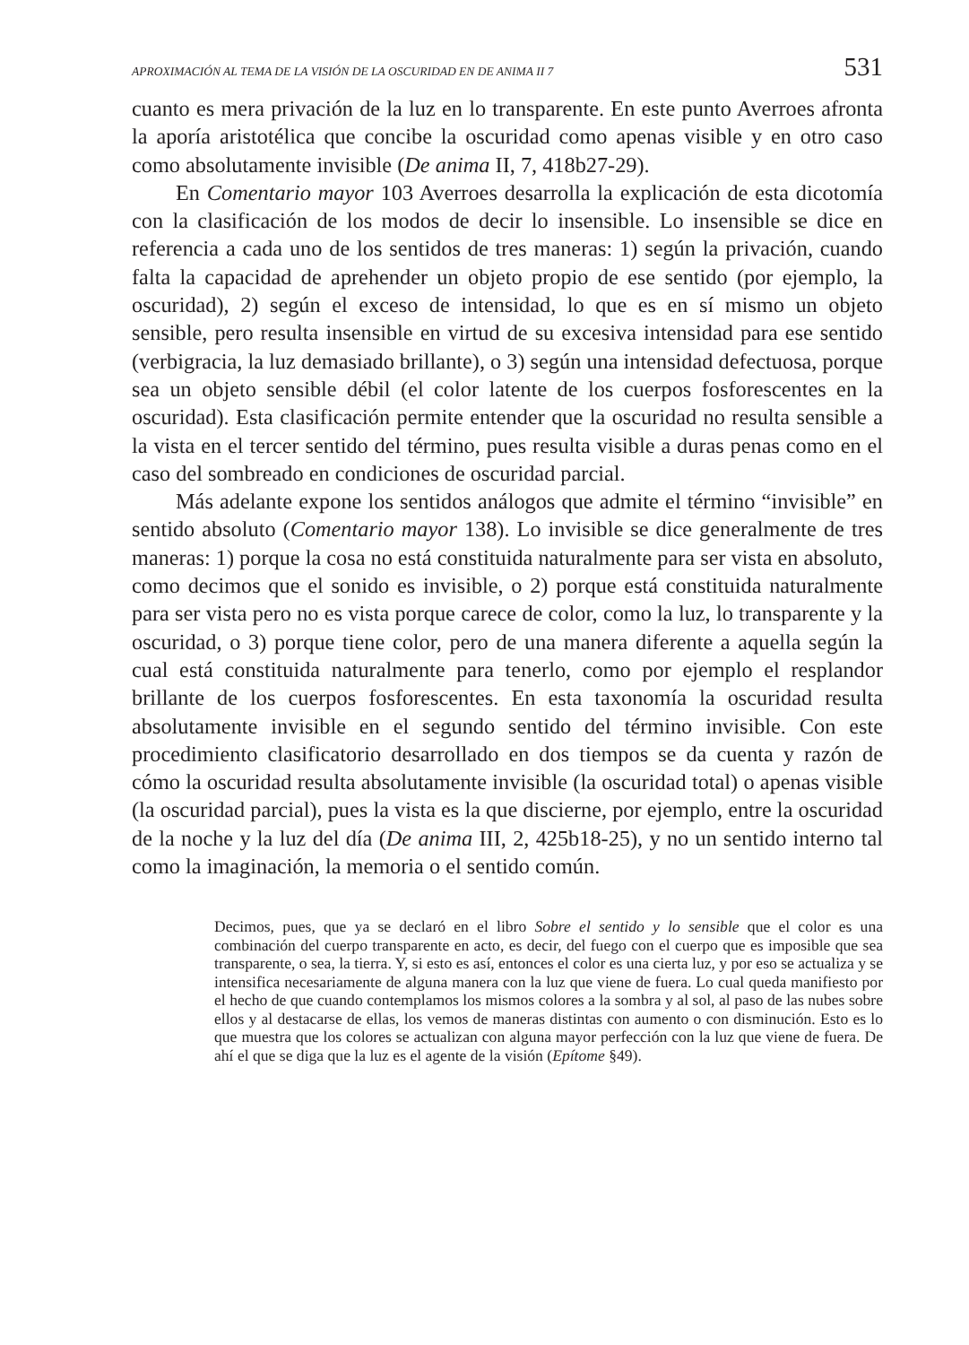APROXIMACIÓN AL TEMA DE LA VISIÓN DE LA OSCURIDAD EN DE ANIMA II 7 531
cuanto es mera privación de la luz en lo transparente. En este punto Averroes afronta la aporía aristotélica que concibe la oscuridad como apenas visible y en otro caso como absolutamente invisible (De anima II, 7, 418b27-29).
En Comentario mayor 103 Averroes desarrolla la explicación de esta dicotomía con la clasificación de los modos de decir lo insensible. Lo insensible se dice en referencia a cada uno de los sentidos de tres maneras: 1) según la privación, cuando falta la capacidad de aprehender un objeto propio de ese sentido (por ejemplo, la oscuridad), 2) según el exceso de intensidad, lo que es en sí mismo un objeto sensible, pero resulta insensible en virtud de su excesiva intensidad para ese sentido (verbigracia, la luz demasiado brillante), o 3) según una intensidad defectuosa, porque sea un objeto sensible débil (el color latente de los cuerpos fosforescentes en la oscuridad). Esta clasificación permite entender que la oscuridad no resulta sensible a la vista en el tercer sentido del término, pues resulta visible a duras penas como en el caso del sombreado en condiciones de oscuridad parcial.
Más adelante expone los sentidos análogos que admite el término “invisible” en sentido absoluto (Comentario mayor 138). Lo invisible se dice generalmente de tres maneras: 1) porque la cosa no está constituida naturalmente para ser vista en absoluto, como decimos que el sonido es invisible, o 2) porque está constituida naturalmente para ser vista pero no es vista porque carece de color, como la luz, lo transparente y la oscuridad, o 3) porque tiene color, pero de una manera diferente a aquella según la cual está constituida naturalmente para tenerlo, como por ejemplo el resplandor brillante de los cuerpos fosforescentes. En esta taxonomía la oscuridad resulta absolutamente invisible en el segundo sentido del término invisible. Con este procedimiento clasificatorio desarrollado en dos tiempos se da cuenta y razón de cómo la oscuridad resulta absolutamente invisible (la oscuridad total) o apenas visible (la oscuridad parcial), pues la vista es la que discierne, por ejemplo, entre la oscuridad de la noche y la luz del día (De anima III, 2, 425b18-25), y no un sentido interno tal como la imaginación, la memoria o el sentido común.
Decimos, pues, que ya se declaró en el libro Sobre el sentido y lo sensible que el color es una combinación del cuerpo transparente en acto, es decir, del fuego con el cuerpo que es imposible que sea transparente, o sea, la tierra. Y, si esto es así, entonces el color es una cierta luz, y por eso se actualiza y se intensifica necesariamente de alguna manera con la luz que viene de fuera. Lo cual queda manifiesto por el hecho de que cuando contemplamos los mismos colores a la sombra y al sol, al paso de las nubes sobre ellos y al destacarse de ellas, los vemos de maneras distintas con aumento o con disminución. Esto es lo que muestra que los colores se actualizan con alguna mayor perfección con la luz que viene de fuera. De ahí el que se diga que la luz es el agente de la visión (Epítome §49).